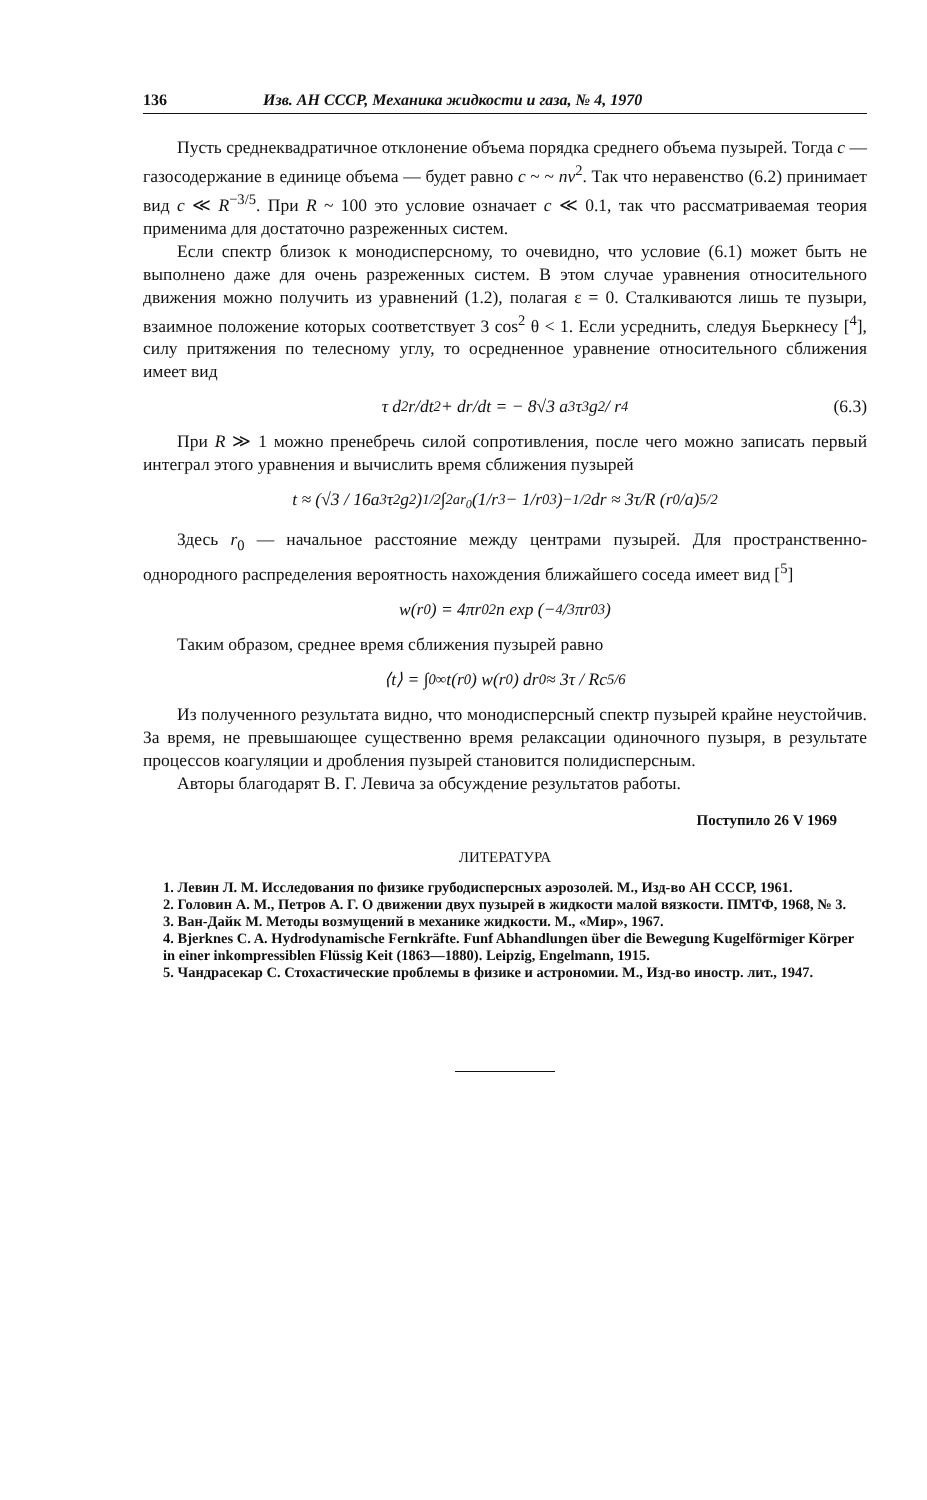136 Изв. АН СССР, Механика жидкости и газа, № 4, 1970
Пусть среднеквадратичное отклонение объема порядка среднего объема пузырей. Тогда c — газосодержание в единице объема — будет равно c ~ ~ nv<sup>2</sup>. Так что неравенство (6.2) принимает вид c ≪ R<sup>−3/5</sup>. При R ~ 100 это условие означает c ≪ 0.1, так что рассматриваемая теория применима для достаточно разреженных систем.
Если спектр близок к монодисперсному, то очевидно, что условие (6.1) может быть не выполнено даже для очень разреженных систем. В этом случае уравнения относительного движения можно получить из уравнений (1.2), полагая ε = 0. Сталкиваются лишь те пузыри, взаимное положение которых соответствует 3 cos<sup>2</sup> θ < 1. Если усреднить, следуя Бьеркнесу [<sup>4</sup>], силу притяжения по телесному углу, то осредненное уравнение относительного сближения имеет вид
τ d<sup>2</sup>r/dt<sup>2</sup> + dr/dt = − 8√3 a<sup>3</sup>τ<sup>3</sup>g<sup>2</sup> / r<sup>4</sup> (6.3)
При R ≫ 1 можно пренебречь силой сопротивления, после чего можно записать первый интеграл этого уравнения и вычислить время сближения пузырей
t ≈ (√3 / 16a<sup>3</sup>τ<sup>2</sup>g<sup>2</sup>)<sup>1/2</sup> ∫<sub>2a</sub><sup>r<sub>0</sub></sup> (1/r<sup>3</sup> − 1/r<sub>0</sub><sup>3</sup>)<sup>−1/2</sup> dr ≈ 3τ/R (r<sub>0</sub>/a)<sup>5/2</sup>
Здесь r<sub>0</sub> — начальное расстояние между центрами пузырей. Для пространственно-однородного распределения вероятность нахождения ближайшего соседа имеет вид [<sup>5</sup>]
w(r<sub>0</sub>) = 4πr<sub>0</sub><sup>2</sup>n exp (−4/3πr<sub>0</sub><sup>3</sup>)
Таким образом, среднее время сближения пузырей равно
⟨t⟩ = ∫<sub>0</sub><sup>∞</sup> t(r<sub>0</sub>) w(r<sub>0</sub>) dr<sub>0</sub> ≈ 3τ / Rc<sup>5/6</sup>
Из полученного результата видно, что монодисперсный спектр пузырей крайне неустойчив. За время, не превышающее существенно время релаксации одиночного пузыря, в результате процессов коагуляции и дробления пузырей становится полидисперсным.
Авторы благодарят В. Г. Левича за обсуждение результатов работы.
Поступило 26 V 1969
ЛИТЕРАТУРА
1. Левин Л. М. Исследования по физике грубодисперсных аэрозолей. М., Изд-во АН СССР, 1961.
2. Головин А. М., Петров А. Г. О движении двух пузырей в жидкости малой вязкости. ПМТФ, 1968, № 3.
3. Ван-Дайк М. Методы возмущений в механике жидкости. М., «Мир», 1967.
4. Bjerknes C. A. Hydrodynamische Fernkräfte. Funf Abhandlungen über die Bewegung Kugelförmiger Körper in einer inkompressiblen Flüssig Keit (1863—1880). Leipzig, Engelmann, 1915.
5. Чандрасекар С. Стохастические проблемы в физике и астрономии. М., Изд-во иностр. лит., 1947.